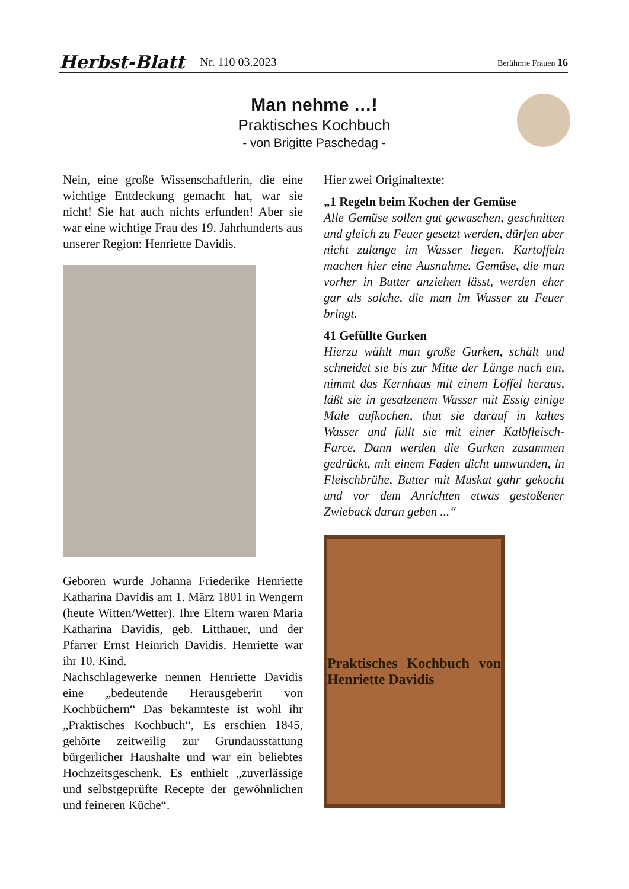Herbst-Blatt Nr. 110 03.2023 Berühmte Frauen 16
Man nehme …!
Praktisches Kochbuch
- von Brigitte Paschedag -
Nein, eine große Wissenschaftlerin, die eine wichtige Entdeckung gemacht hat, war sie nicht! Sie hat auch nichts erfunden! Aber sie war eine wichtige Frau des 19. Jahrhunderts aus unserer Region: Henriette Davidis.
Geboren wurde Johanna Friederike Henriette Katharina Davidis am 1. März 1801 in Wengern (heute Witten/Wetter). Ihre Eltern waren Maria Katharina Davidis, geb. Litthauer, und der Pfarrer Ernst Heinrich Davidis. Henriette war ihr 10. Kind.
Nachschlagewerke nennen Henriette Davidis eine „bedeutende Herausgeberin von Kochbüchern“ Das bekannteste ist wohl ihr „Praktisches Kochbuch“, Es erschien 1845, gehörte zeitweilig zur Grundausstattung bürgerlicher Haushalte und war ein beliebtes Hochzeitsgeschenk. Es enthielt „zuverlässige und selbstgeprüfte Recepte der gewöhnlichen und feineren Küche“.
Hier zwei Originaltexte:
„1 Regeln beim Kochen der Gemüse
Alle Gemüse sollen gut gewaschen, geschnitten und gleich zu Feuer gesetzt werden, dürfen aber nicht zulange im Wasser liegen. Kartoffeln machen hier eine Ausnahme. Gemüse, die man vorher in Butter anziehen lässt, werden eher gar als solche, die man im Wasser zu Feuer bringt.
41 Gefüllte Gurken
Hierzu wählt man große Gurken, schält und schneidet sie bis zur Mitte der Länge nach ein, nimmt das Kernhaus mit einem Löffel heraus, läßt sie in gesalzenem Wasser mit Essig einige Male aufkochen, thut sie darauf in kaltes Wasser und füllt sie mit einer Kalbfleisch-Farce. Dann werden die Gurken zusammen gedrückt, mit einem Faden dicht umwunden, in Fleischbrühe, Butter mit Muskat gahr gekocht und vor dem Anrichten etwas gestoßener Zwieback daran geben ...“
Praktisches Kochbuch von Henriette Davidis